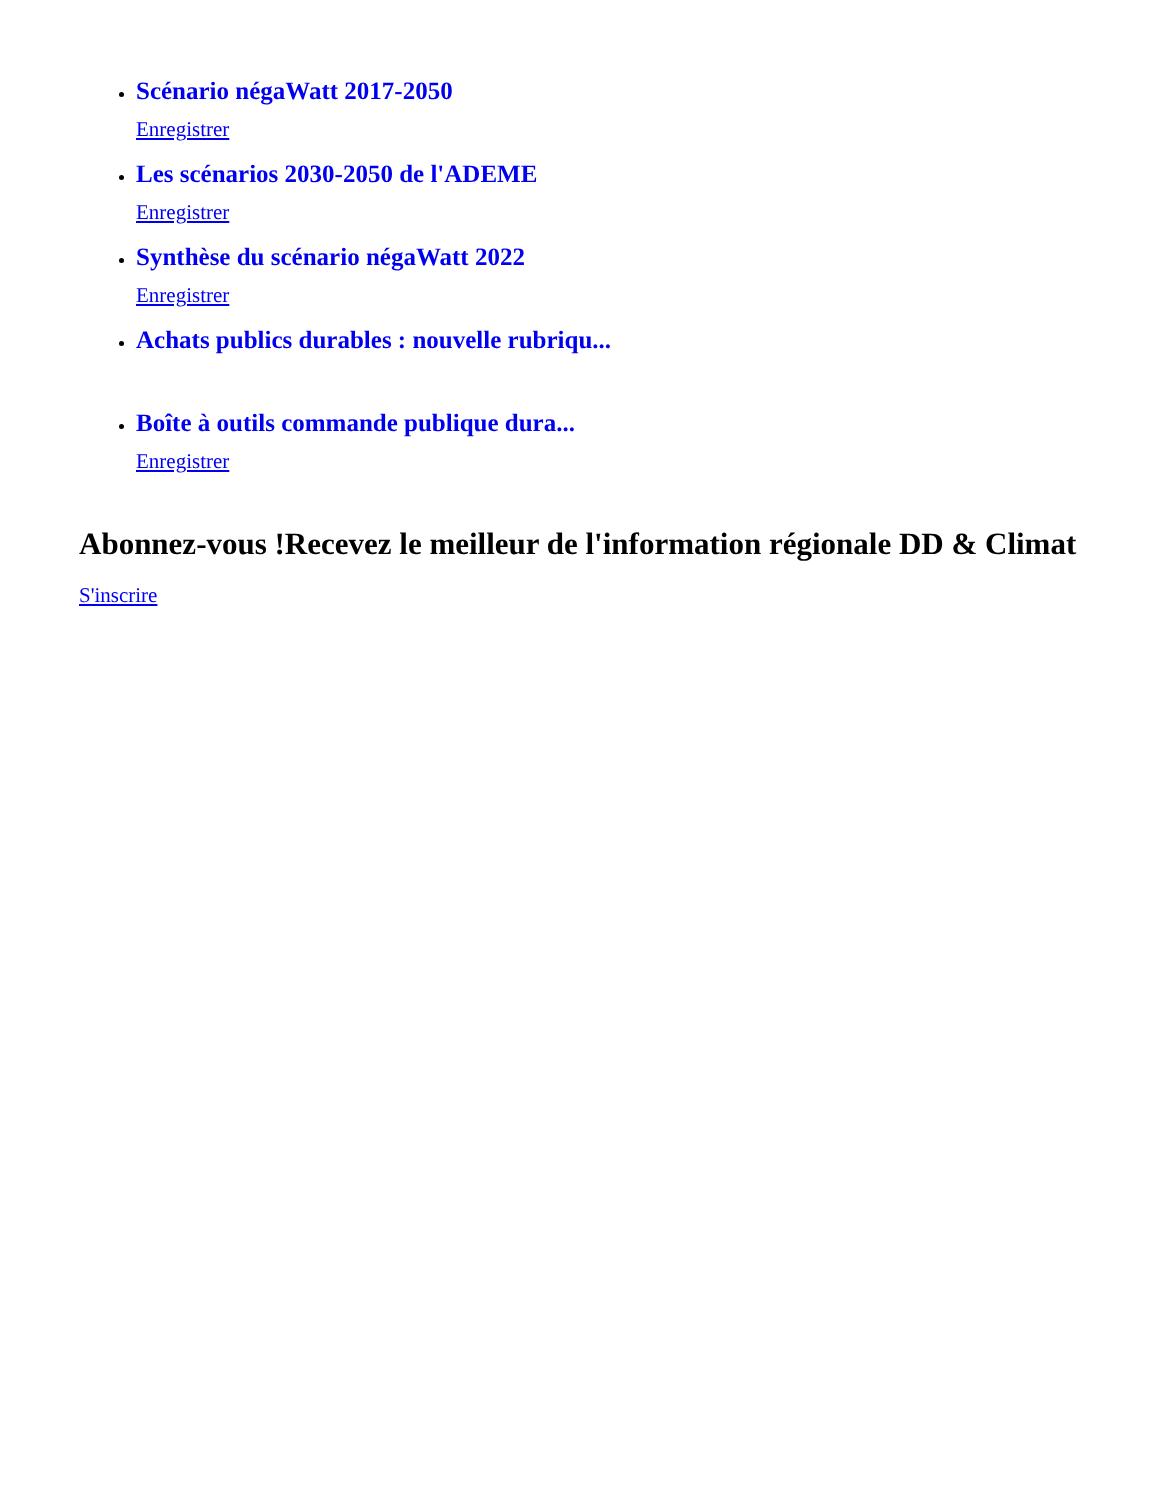Scénario négaWatt 2017-2050
Enregistrer
Les scénarios 2030-2050 de l'ADEME
Enregistrer
Synthèse du scénario négaWatt 2022
Enregistrer
Achats publics durables : nouvelle rubriqu...
Boîte à outils commande publique dura...
Enregistrer
Abonnez-vous !Recevez le meilleur de l'information régionale DD & Climat
S'inscrire